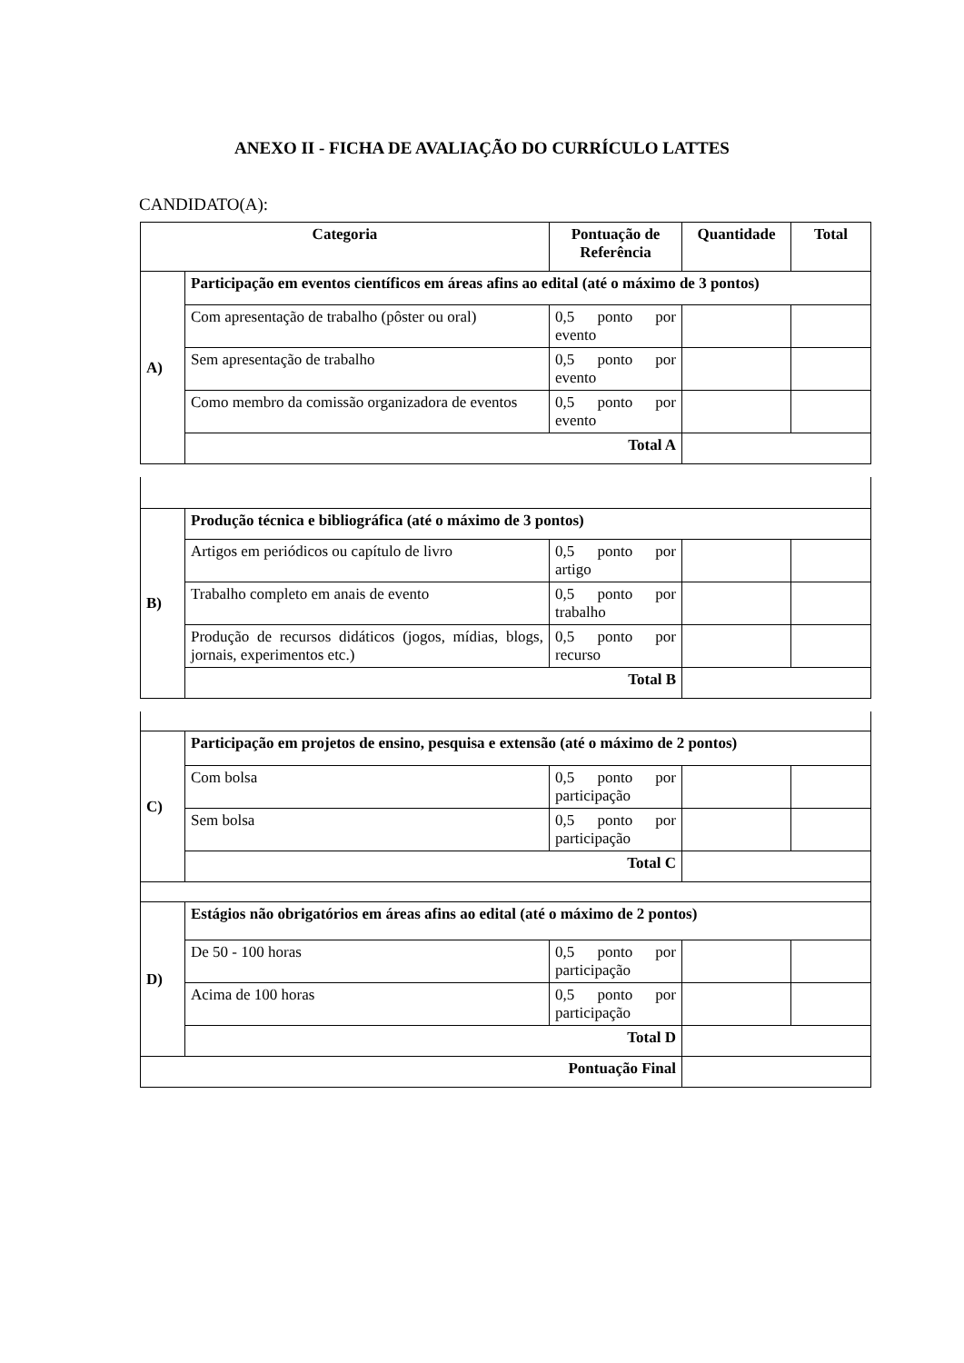ANEXO II - FICHA DE AVALIAÇÃO DO CURRÍCULO LATTES
CANDIDATO(A):
| Categoria | | Pontuação de Referência | Quantidade | Total |
| --- | --- | --- | --- | --- |
| A) | Participação em eventos científicos em áreas afins ao edital (até o máximo de 3 pontos) | | | |
| | Com apresentação de trabalho (pôster ou oral) | 0,5 ponto por evento | | |
| | Sem apresentação de trabalho | 0,5 ponto por evento | | |
| | Como membro da comissão organizadora de eventos | 0,5 ponto por evento | | |
| | Total A | | | |
| B) | Produção técnica e bibliográfica (até o máximo de 3 pontos) | | | |
| | Artigos em periódicos ou capítulo de livro | 0,5 ponto por artigo | | |
| | Trabalho completo em anais de evento | 0,5 ponto por trabalho | | |
| | Produção de recursos didáticos (jogos, mídias, blogs, jornais, experimentos etc.) | 0,5 ponto por recurso | | |
| | Total B | | | |
| C) | Participação em projetos de ensino, pesquisa e extensão (até o máximo de 2 pontos) | | | |
| | Com bolsa | 0,5 ponto por participação | | |
| | Sem bolsa | 0,5 ponto por participação | | |
| | Total C | | | |
| D) | Estágios não obrigatórios em áreas afins ao edital (até o máximo de 2 pontos) | | | |
| | De 50 - 100 horas | 0,5 ponto por participação | | |
| | Acima de 100 horas | 0,5 ponto por participação | | |
| | Total D | | | |
| Pontuação Final | | | | |